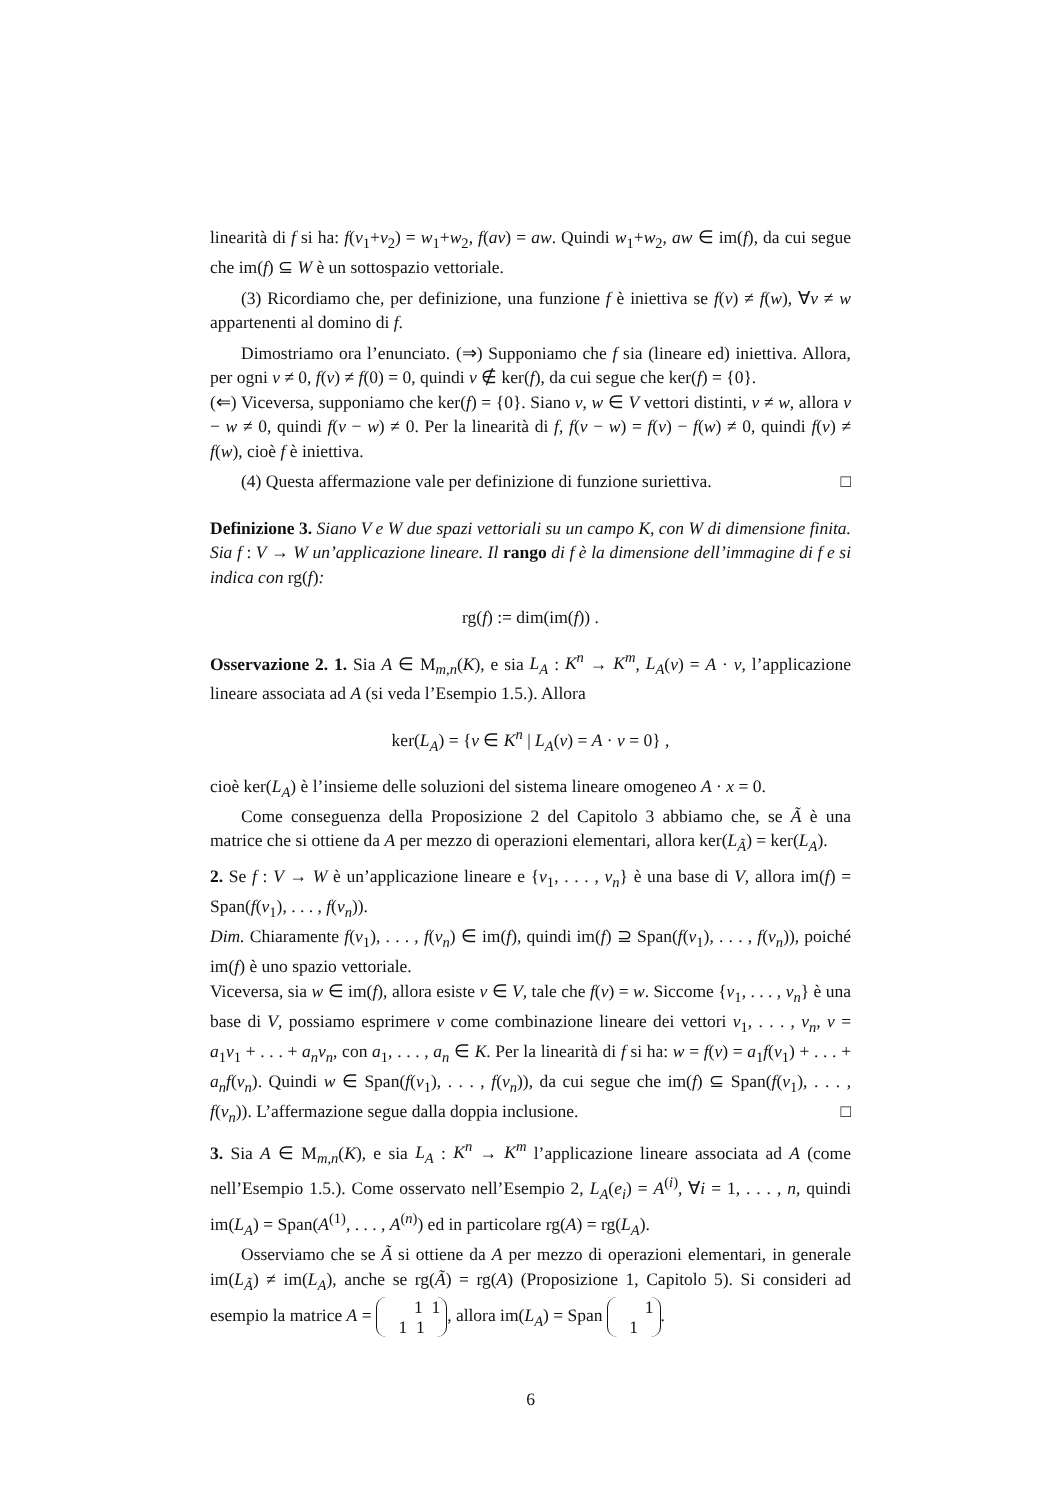linearità di f si ha: f(v<sub>1</sub>+v<sub>2</sub>) = w<sub>1</sub>+w<sub>2</sub>, f(av) = aw. Quindi w<sub>1</sub>+w<sub>2</sub>, aw ∈ im(f), da cui segue che im(f) ⊆ W è un sottospazio vettoriale.
(3) Ricordiamo che, per definizione, una funzione f è iniettiva se f(v) ≠ f(w), ∀v ≠ w appartenenti al domino di f.
Dimostriamo ora l’enunciato. (⇒) Supponiamo che f sia (lineare ed) iniettiva. Allora, per ogni v ≠ 0, f(v) ≠ f(0) = 0, quindi v ∉ ker(f), da cui segue che ker(f) = {0}.
(⇐) Viceversa, supponiamo che ker(f) = {0}. Siano v, w ∈ V vettori distinti, v ≠ w, allora v − w ≠ 0, quindi f(v − w) ≠ 0. Per la linearità di f, f(v − w) = f(v) − f(w) ≠ 0, quindi f(v) ≠ f(w), cioè f è iniettiva.
(4) Questa affermazione vale per definizione di funzione suriettiva. □
Definizione 3. Siano V e W due spazi vettoriali su un campo K, con W di dimensione finita. Sia f : V → W un’applicazione lineare. Il rango di f è la dimensione dell’immagine di f e si indica con rg(f):
rg(f) := dim(im(f)) .
Osservazione 2. 1. Sia A ∈ M<sub>m,n</sub>(K), e sia L<sub>A</sub> : K<sup>n</sup> → K<sup>m</sup>, L<sub>A</sub>(v) = A · v, l’applicazione lineare associata ad A (si veda l’Esempio 1.5.). Allora
ker(L<sub>A</sub>) = {v ∈ K<sup>n</sup> | L<sub>A</sub>(v) = A · v = 0} ,
cioè ker(L<sub>A</sub>) è l’insieme delle soluzioni del sistema lineare omogeneo A · x = 0.
Come conseguenza della Proposizione 2 del Capitolo 3 abbiamo che, se Ã è una matrice che si ottiene da A per mezzo di operazioni elementari, allora ker(L<sub>Ã</sub>) = ker(L<sub>A</sub>).
2. Se f : V → W è un’applicazione lineare e {v<sub>1</sub>, . . . , v<sub>n</sub>} è una base di V, allora im(f) = Span(f(v<sub>1</sub>), . . . , f(v<sub>n</sub>)).
Dim. Chiaramente f(v<sub>1</sub>), . . . , f(v<sub>n</sub>) ∈ im(f), quindi im(f) ⊇ Span(f(v<sub>1</sub>), . . . , f(v<sub>n</sub>)), poiché im(f) è uno spazio vettoriale.
Viceversa, sia w ∈ im(f), allora esiste v ∈ V, tale che f(v) = w. Siccome {v<sub>1</sub>, . . . , v<sub>n</sub>} è una base di V, possiamo esprimere v come combinazione lineare dei vettori v<sub>1</sub>, . . . , v<sub>n</sub>, v = a<sub>1</sub>v<sub>1</sub> + . . . + a<sub>n</sub>v<sub>n</sub>, con a<sub>1</sub>, . . . , a<sub>n</sub> ∈ K. Per la linearità di f si ha: w = f(v) = a<sub>1</sub>f(v<sub>1</sub>) + . . . + a<sub>n</sub>f(v<sub>n</sub>). Quindi w ∈ Span(f(v<sub>1</sub>), . . . , f(v<sub>n</sub>)), da cui segue che im(f) ⊆ Span(f(v<sub>1</sub>), . . . , f(v<sub>n</sub>)). L’affermazione segue dalla doppia inclusione. □
3. Sia A ∈ M<sub>m,n</sub>(K), e sia L<sub>A</sub> : K<sup>n</sup> → K<sup>m</sup> l’applicazione lineare associata ad A (come nell’Esempio 1.5.). Come osservato nell’Esempio 2, L<sub>A</sub>(e<sub>i</sub>) = A<sup>(i)</sup>, ∀i = 1, . . . , n, quindi im(L<sub>A</sub>) = Span(A<sup>(1)</sup>, . . . , A<sup>(n)</sup>) ed in particolare rg(A) = rg(L<sub>A</sub>).
Osserviamo che se Ã si ottiene da A per mezzo di operazioni elementari, in generale im(L<sub>Ã</sub>) ≠ im(L<sub>A</sub>), anche se rg(Ã) = rg(A) (Proposizione 1, Capitolo 5). Si consideri ad esempio la matrice A = 1 1
1 1, allora im(L<sub>A</sub>) = Span 1
1.
6